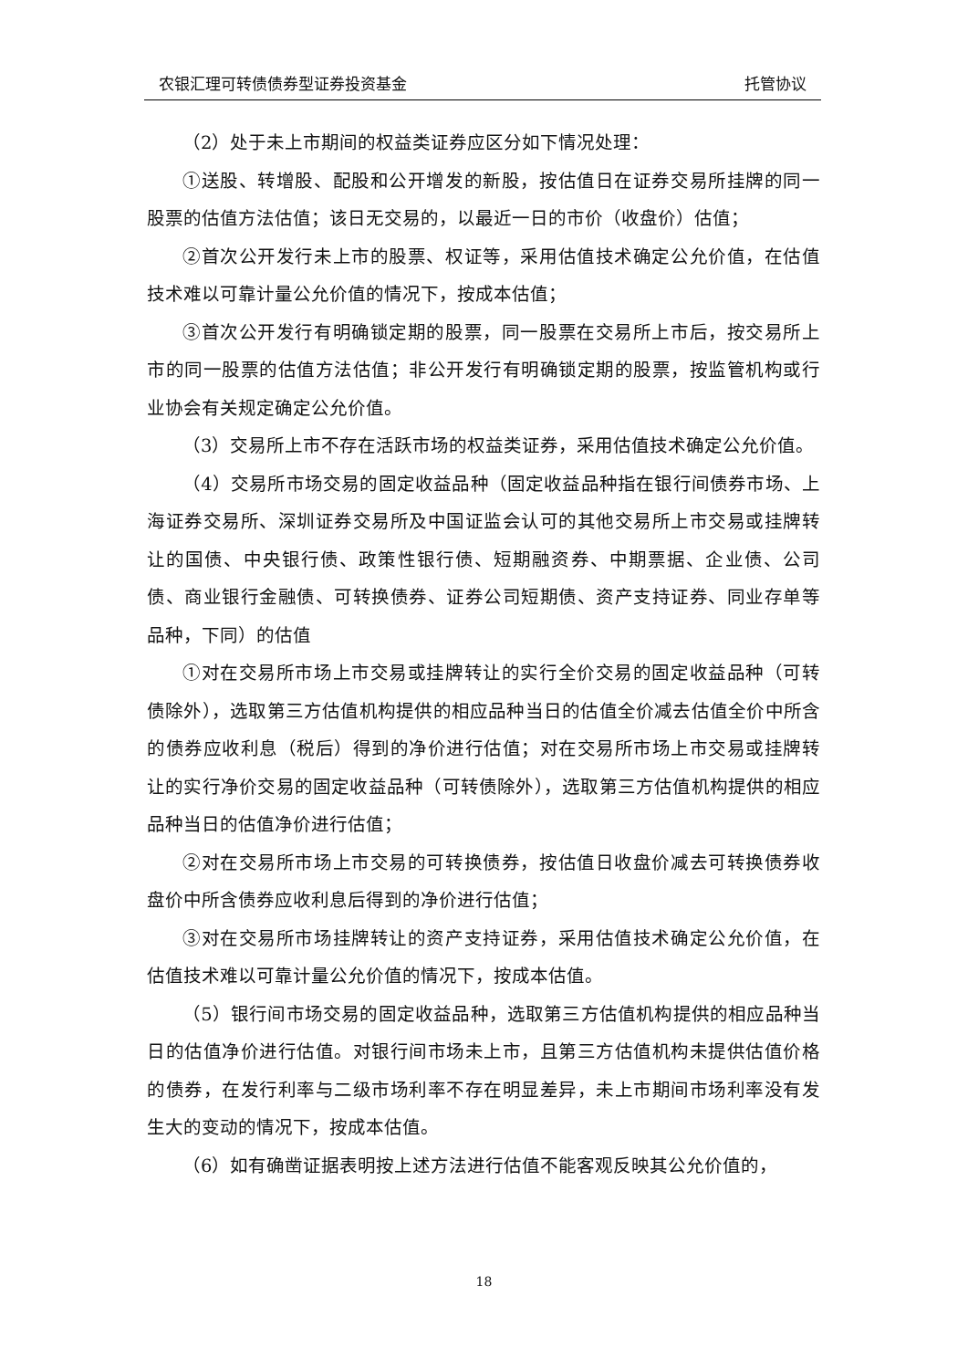农银汇理可转债债券型证券投资基金 托管协议
（2）处于未上市期间的权益类证券应区分如下情况处理：
①送股、转增股、配股和公开增发的新股，按估值日在证券交易所挂牌的同一股票的估值方法估值；该日无交易的，以最近一日的市价（收盘价）估值；
②首次公开发行未上市的股票、权证等，采用估值技术确定公允价值，在估值技术难以可靠计量公允价值的情况下，按成本估值；
③首次公开发行有明确锁定期的股票，同一股票在交易所上市后，按交易所上市的同一股票的估值方法估值；非公开发行有明确锁定期的股票，按监管机构或行业协会有关规定确定公允价值。
（3）交易所上市不存在活跃市场的权益类证券，采用估值技术确定公允价值。
（4）交易所市场交易的固定收益品种（固定收益品种指在银行间债券市场、上海证券交易所、深圳证券交易所及中国证监会认可的其他交易所上市交易或挂牌转让的国债、中央银行债、政策性银行债、短期融资券、中期票据、企业债、公司债、商业银行金融债、可转换债券、证券公司短期债、资产支持证券、同业存单等品种，下同）的估值
①对在交易所市场上市交易或挂牌转让的实行全价交易的固定收益品种（可转债除外），选取第三方估值机构提供的相应品种当日的估值全价减去估值全价中所含的债券应收利息（税后）得到的净价进行估值；对在交易所市场上市交易或挂牌转让的实行净价交易的固定收益品种（可转债除外），选取第三方估值机构提供的相应品种当日的估值净价进行估值；
②对在交易所市场上市交易的可转换债券，按估值日收盘价减去可转换债券收盘价中所含债券应收利息后得到的净价进行估值；
③对在交易所市场挂牌转让的资产支持证券，采用估值技术确定公允价值，在估值技术难以可靠计量公允价值的情况下，按成本估值。
（5）银行间市场交易的固定收益品种，选取第三方估值机构提供的相应品种当日的估值净价进行估值。对银行间市场未上市，且第三方估值机构未提供估值价格的债券，在发行利率与二级市场利率不存在明显差异，未上市期间市场利率没有发生大的变动的情况下，按成本估值。
（6）如有确凿证据表明按上述方法进行估值不能客观反映其公允价值的，
18